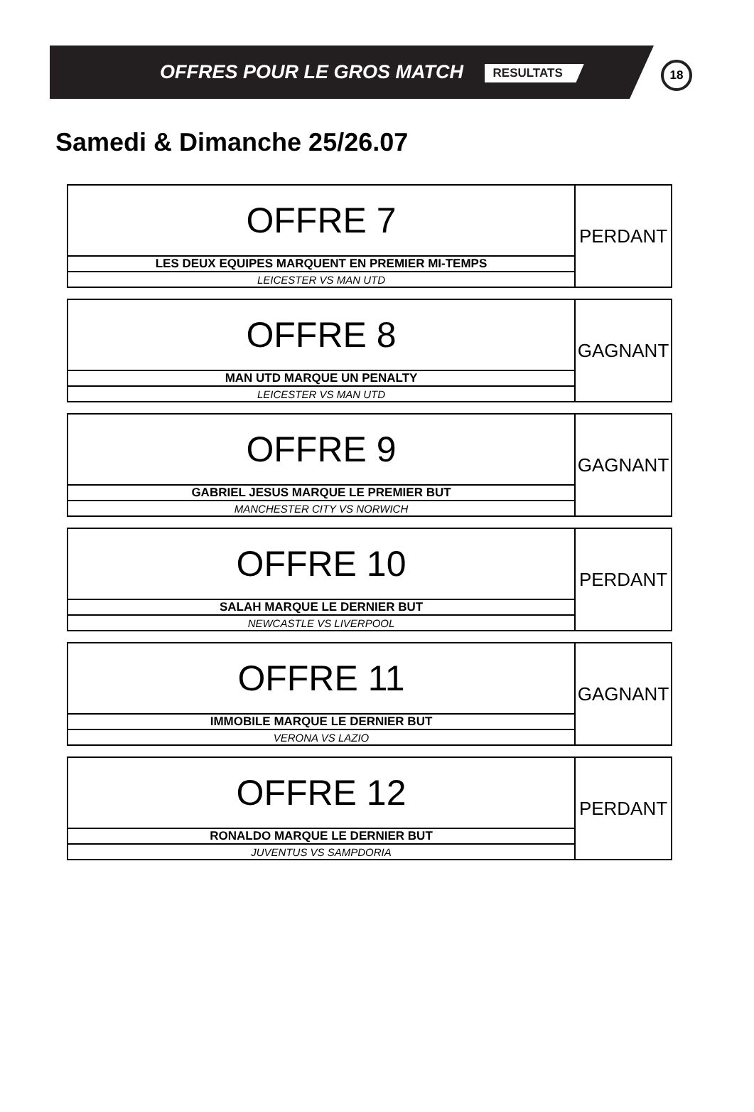OFFRES POUR LE GROS MATCH RESULTATS
18
Samedi & Dimanche 25/26.07
| OFFRE 7 | PERDANT |
| LES DEUX EQUIPES MARQUENT EN PREMIER MI-TEMPS | |
| LEICESTER VS MAN UTD | |
| OFFRE 8 | GAGNANT |
| MAN UTD MARQUE UN PENALTY | |
| LEICESTER VS MAN UTD | |
| OFFRE 9 | GAGNANT |
| GABRIEL JESUS MARQUE LE PREMIER BUT | |
| MANCHESTER CITY VS NORWICH | |
| OFFRE 10 | PERDANT |
| SALAH MARQUE LE DERNIER BUT | |
| NEWCASTLE VS LIVERPOOL | |
| OFFRE 11 | GAGNANT |
| IMMOBILE MARQUE LE DERNIER BUT | |
| VERONA VS LAZIO | |
| OFFRE 12 | PERDANT |
| RONALDO MARQUE LE DERNIER BUT | |
| JUVENTUS VS SAMPDORIA | |